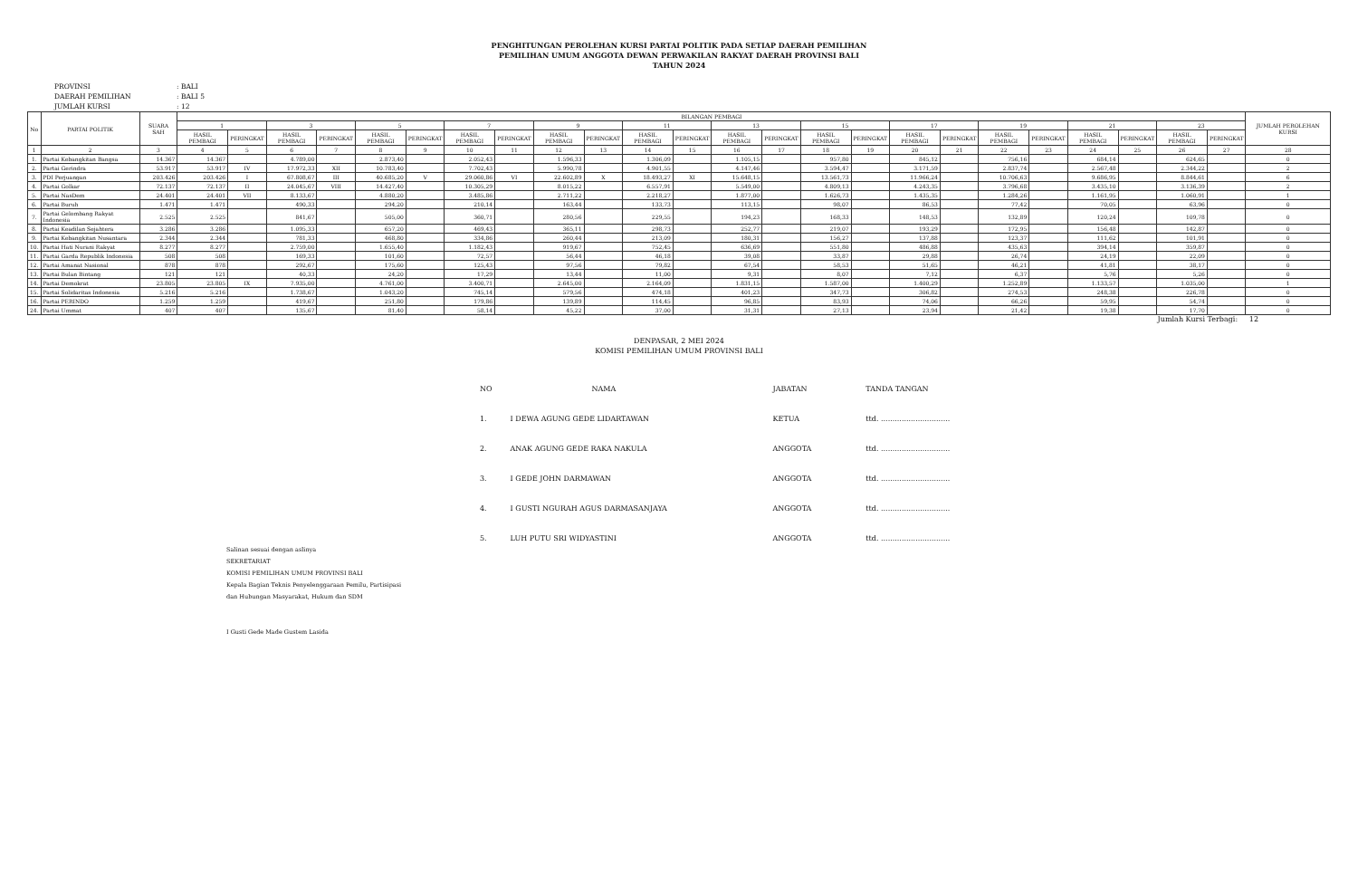PENGHITUNGAN PEROLEHAN KURSI PARTAI POLITIK PADA SETIAP DAERAH PEMILIHAN
PEMILIHAN UMUM ANGGOTA DEWAN PERWAKILAN RAKYAT DAERAH PROVINSI BALI
TAHUN 2024
PROVINSI: BALI
DAERAH PEMILIHAN: BALI 5
JUMLAH KURSI: 12
| No | PARTAI POLITIK | SUARA SAH | BILANGAN PEMBAGI | | | | | | | | | | | | | | | | | | | | | | | | JUMLAH PEROLEHAN KURSI |
| --- | --- | --- | --- | --- | --- | --- | --- | --- | --- | --- | --- | --- | --- | --- | --- | --- | --- | --- | --- | --- | --- | --- | --- | --- | --- | --- | --- |
| | | | 1 | | 3 | | 5 | | 7 | | 9 | | 11 | | 13 | | 15 | | 17 | | 19 | | 21 | | 23 | | |
| | | | HASIL PEMBAGI | PERINGKAT | HASIL PEMBAGI | PERINGKAT | HASIL PEMBAGI | PERINGKAT | HASIL PEMBAGI | PERINGKAT | HASIL PEMBAGI | PERINGKAT | HASIL PEMBAGI | PERINGKAT | HASIL PEMBAGI | PERINGKAT | HASIL PEMBAGI | PERINGKAT | HASIL PEMBAGI | PERINGKAT | HASIL PEMBAGI | PERINGKAT | HASIL PEMBAGI | PERINGKAT | HASIL PEMBAGI | PERINGKAT | |
| 1 | 2 | 3 | 4 | 5 | 6 | 7 | 8 | 9 | 10 | 11 | 12 | 13 | 14 | 15 | 16 | 17 | 18 | 19 | 20 | 21 | 22 | 23 | 24 | 25 | 26 | 27 | 28 |
| 1. | Partai Kebangkitan Bangsa | 14.367 | 14.367 | | 4.789,00 | | 2.873,40 | | 2.052,43 | | 1.596,33 | | 1.306,09 | | 1.105,15 | | 957,80 | | 845,12 | | 756,16 | | 684,14 | | 624,65 | | 0 |
| 2. | Partai Gerindra | 53.917 | 53.917 | IV | 17.972,33 | XII | 10.783,40 | | 7.702,43 | | 5.990,78 | | 4.901,55 | | 4.147,46 | | 3.594,47 | | 3.171,59 | | 2.837,74 | | 2.567,48 | | 2.344,22 | | 2 |
| 3. | PDI Perjuangan | 203.426 | 203.426 | I | 67.808,67 | III | 40.685,20 | V | 29.060,86 | VI | 22.602,89 | X | 18.493,27 | XI | 15.648,15 | | 13.561,73 | | 11.966,24 | | 10.706,63 | | 9.686,95 | | 8.844,61 | | 6 |
| 4. | Partai Golkar | 72.137 | 72.137 | II | 24.045,67 | VIII | 14.427,40 | | 10.305,29 | | 8.015,22 | | 6.557,91 | | 5.549,00 | | 4.809,13 | | 4.243,35 | | 3.796,68 | | 3.435,10 | | 3.136,39 | | 2 |
| 5. | Partai NasDem | 24.401 | 24.401 | VII | 8.133,67 | | 4.880,20 | | 3.485,86 | | 2.711,22 | | 2.218,27 | | 1.877,00 | | 1.626,73 | | 1.435,35 | | 1.284,26 | | 1.161,95 | | 1.060,91 | | 1 |
| 6. | Partai Buruh | 1.471 | 1.471 | | 490,33 | | 294,20 | | 210,14 | | 163,44 | | 133,73 | | 113,15 | | 98,07 | | 86,53 | | 77,42 | | 70,05 | | 63,96 | | 0 |
| 7. | Partai Gelombang Rakyat Indonesia | 2.525 | 2.525 | | 841,67 | | 505,00 | | 360,71 | | 280,56 | | 229,55 | | 194,23 | | 168,33 | | 148,53 | | 132,89 | | 120,24 | | 109,78 | | 0 |
| 8. | Partai Keadilan Sejahtera | 3.286 | 3.286 | | 1.095,33 | | 657,20 | | 469,43 | | 365,11 | | 298,73 | | 252,77 | | 219,07 | | 193,29 | | 172,95 | | 156,48 | | 142,87 | | 0 |
| 9. | Partai Kebangkitan Nusantara | 2.344 | 2.344 | | 781,33 | | 468,80 | | 334,86 | | 260,44 | | 213,09 | | 180,31 | | 156,27 | | 137,88 | | 123,37 | | 111,62 | | 101,91 | | 0 |
| 10. | Partai Hati Nurani Rakyat | 8.277 | 8.277 | | 2.759,00 | | 1.655,40 | | 1.182,43 | | 919,67 | | 752,45 | | 636,69 | | 551,80 | | 486,88 | | 435,63 | | 394,14 | | 359,87 | | 0 |
| 11. | Partai Garda Republik Indonesia | 508 | 508 | | 169,33 | | 101,60 | | 72,57 | | 56,44 | | 46,18 | | 39,08 | | 33,87 | | 29,88 | | 26,74 | | 24,19 | | 22,09 | | 0 |
| 12. | Partai Amanat Nasional | 878 | 878 | | 292,67 | | 175,60 | | 125,43 | | 97,56 | | 79,82 | | 67,54 | | 58,53 | | 51,65 | | 46,21 | | 41,81 | | 38,17 | | 0 |
| 13. | Partai Bulan Bintang | 121 | 121 | | 40,33 | | 24,20 | | 17,29 | | 13,44 | | 11,00 | | 9,31 | | 8,07 | | 7,12 | | 6,37 | | 5,76 | | 5,26 | | 0 |
| 14. | Partai Demokrat | 23.805 | 23.805 | IX | 7.935,00 | | 4.761,00 | | 3.400,71 | | 2.645,00 | | 2.164,09 | | 1.831,15 | | 1.587,00 | | 1.400,29 | | 1.252,89 | | 1.133,57 | | 1.035,00 | | 1 |
| 15. | Partai Solidaritas Indonesia | 5.216 | 5.216 | | 1.738,67 | | 1.043,20 | | 745,14 | | 579,56 | | 474,18 | | 401,23 | | 347,73 | | 306,82 | | 274,53 | | 248,38 | | 226,78 | | 0 |
| 16. | Partai PERINDO | 1.259 | 1.259 | | 419,67 | | 251,80 | | 179,86 | | 139,89 | | 114,45 | | 96,85 | | 83,93 | | 74,06 | | 66,26 | | 59,95 | | 54,74 | | 0 |
| 24. | Partai Ummat | 407 | 407 | | 135,67 | | 81,40 | | 58,14 | | 45,22 | | 37,00 | | 31,31 | | 27,13 | | 23,94 | | 21,42 | | 19,38 | | 17,70 | | 0 |
Jumlah Kursi Terbagi: 12
DENPASAR, 2 MEI 2024
KOMISI PEMILIHAN UMUM PROVINSI BALI
| NO | NAMA | JABATAN | TANDA TANGAN |
| 1. | I DEWA AGUNG GEDE LIDARTAWAN | KETUA | ttd. .............................. |
| 2. | ANAK AGUNG GEDE RAKA NAKULA | ANGGOTA | ttd. .............................. |
| 3. | I GEDE JOHN DARMAWAN | ANGGOTA | ttd. .............................. |
| 4. | I GUSTI NGURAH AGUS DARMASANJAYA | ANGGOTA | ttd. .............................. |
| 5. | LUH PUTU SRI WIDYASTINI | ANGGOTA | ttd. .............................. |
Salinan sesuai dengan aslinya
SEKRETARIAT
KOMISI PEMILIHAN UMUM PROVINSI BALI
Kepala Bagian Teknis Penyelenggaraan Pemilu, Partisipasi
dan Hubungan Masyarakat, Hukum dan SDM
I Gusti Gede Made Gustem Lasida